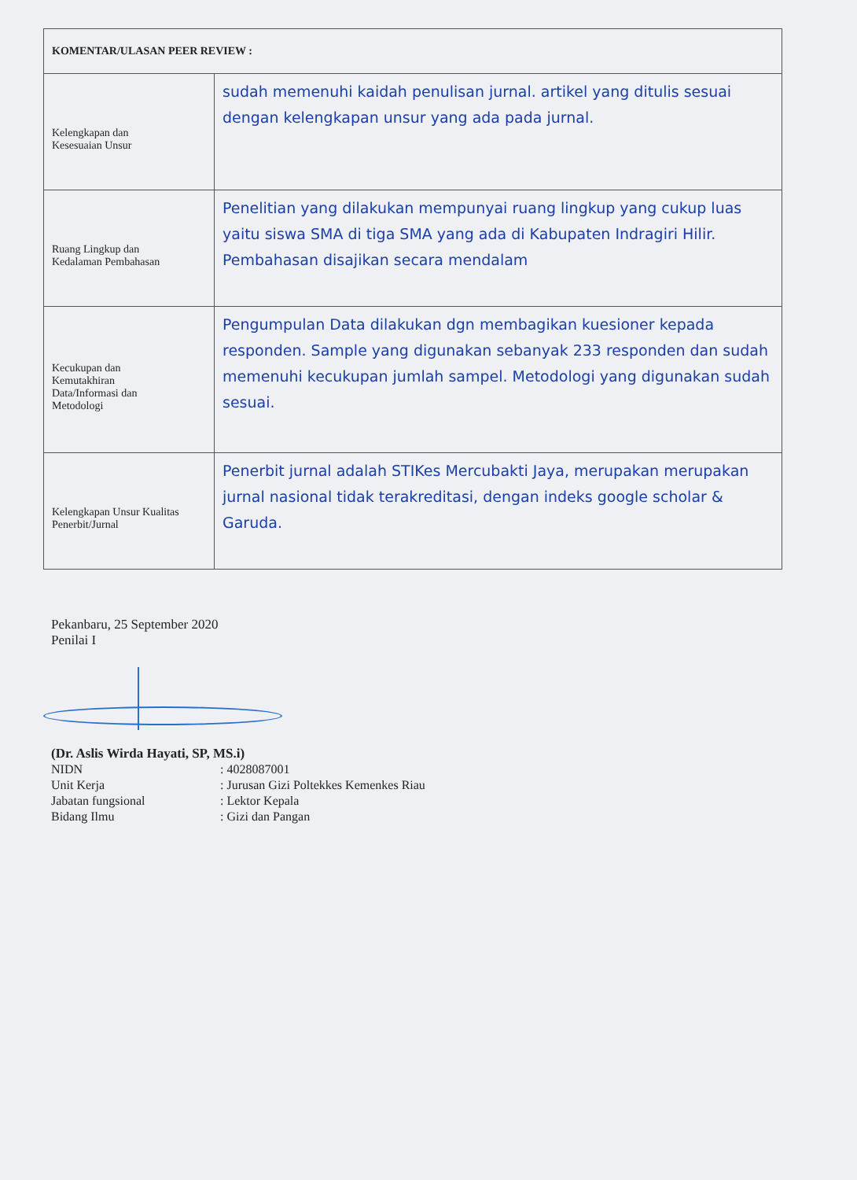| KOMENTAR/ULASAN PEER REVIEW : | |
| --- | --- |
| Kelengkapan dan Kesesuaian Unsur | sudah memenuhi kaidah penulisan jurnal. artikel yang ditulis sesuai dengan kelengkapan unsur yang ada pada jurnal. |
| Ruang Lingkup dan Kedalaman Pembahasan | Penelitian yang dilakukan mempunyai ruang lingkup yang cukup luas yaitu siswa SMA di tiga SMA yang ada di Kabupaten Indragiri Hilir. Pembahasan disajikan secara mendalam |
| Kecukupan dan Kemutakhiran Data/Informasi dan Metodologi | Pengumpulan Data dilakukan dgn membagikan kuesioner kepada responden. Sample yang digunakan sebanyak 233 responden dan sudah memenuhi kecukupan jumlah sampel. Metodologi yang digunakan sudah sesuai. |
| Kelengkapan Unsur Kualitas Penerbit/Jurnal | Penerbit jurnal adalah STIKes Mercubakti Jaya, merupakan merupakan jurnal nasional tidak terakreditasi, dengan indeks google scholar & Garuda. |
Pekanbaru, 25 September 2020
Penilai I
(Dr. Aslis Wirda Hayati, SP, MS.i)
NIDN: 4028087001 Unit Kerja: Jurusan Gizi Poltekkes Kemenkes Riau Jabatan fungsional: Lektor Kepala Bidang Ilmu: Gizi dan Pangan